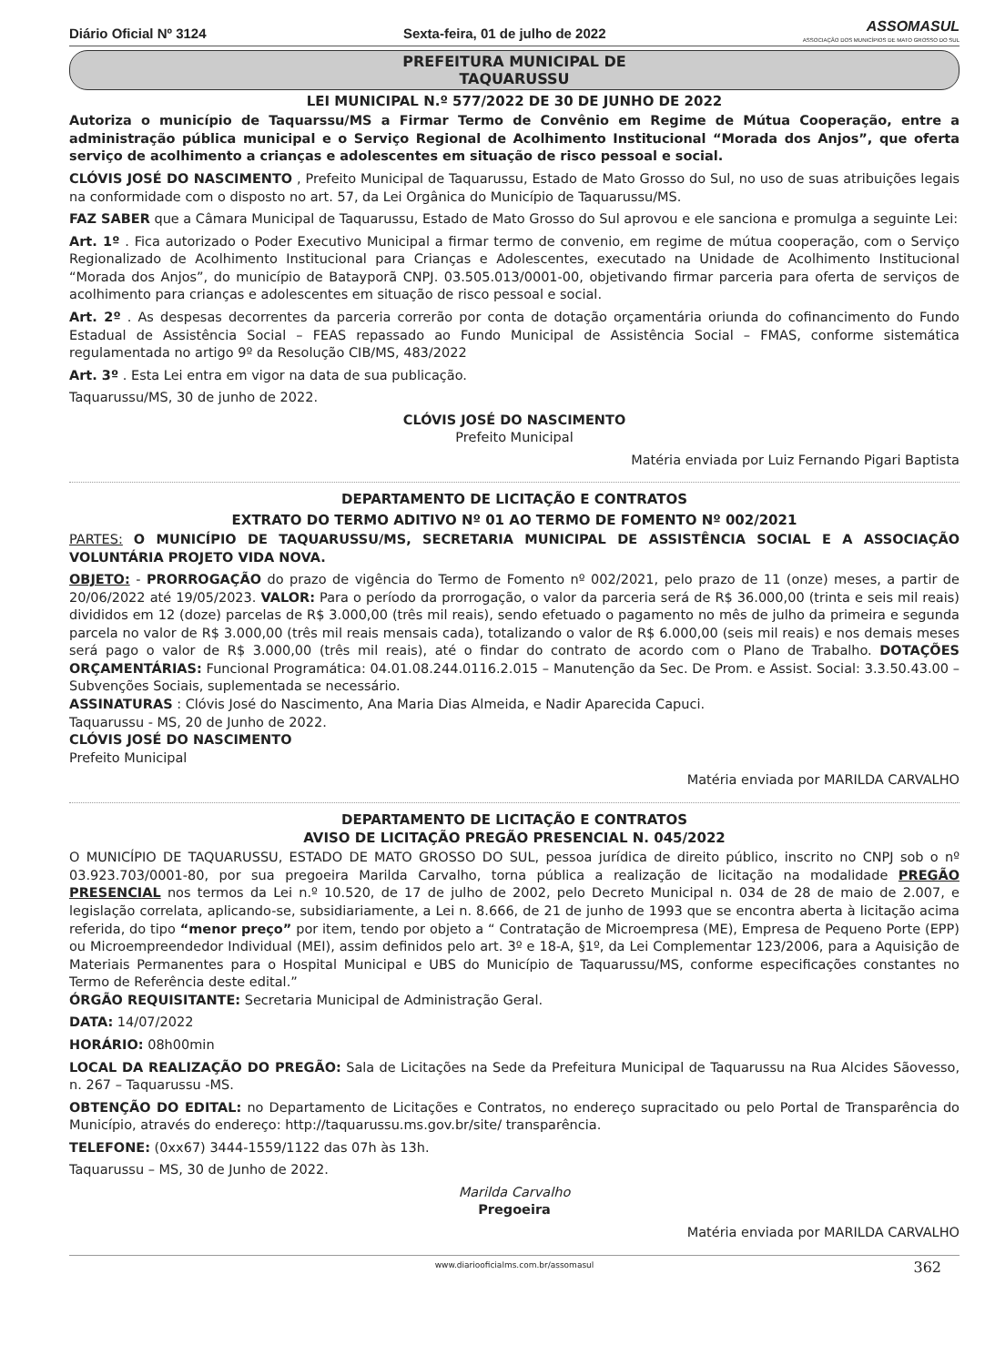Diário Oficial Nº 3124 Sexta-feira, 01 de julho de 2022 ASSOMASUL
ASSOCIAÇÃO DOS MUNICÍPIOS DE MATO GROSSO DO SUL
PREFEITURA MUNICIPAL DE
TAQUARUSSU
LEI MUNICIPAL N.º 577/2022 DE 30 DE JUNHO DE 2022
Autoriza o município de Taquarssu/MS a Firmar Termo de Convênio em Regime de Mútua Cooperação, entre a administração pública municipal e o Serviço Regional de Acolhimento Institucional “Morada dos Anjos”, que oferta serviço de acolhimento a crianças e adolescentes em situação de risco pessoal e social.
CLÓVIS JOSÉ DO NASCIMENTO , Prefeito Municipal de Taquarussu, Estado de Mato Grosso do Sul, no uso de suas atribuições legais na conformidade com o disposto no art. 57, da Lei Orgânica do Município de Taquarussu/MS.
FAZ SABER que a Câmara Municipal de Taquarussu, Estado de Mato Grosso do Sul aprovou e ele sanciona e promulga a seguinte Lei:
Art. 1º . Fica autorizado o Poder Executivo Municipal a firmar termo de convenio, em regime de mútua cooperação, com o Serviço Regionalizado de Acolhimento Institucional para Crianças e Adolescentes, executado na Unidade de Acolhimento Institucional “Morada dos Anjos”, do município de Batayporã CNPJ. 03.505.013/0001-00, objetivando firmar parceria para oferta de serviços de acolhimento para crianças e adolescentes em situação de risco pessoal e social.
Art. 2º . As despesas decorrentes da parceria correrão por conta de dotação orçamentária oriunda do cofinancimento do Fundo Estadual de Assistência Social – FEAS repassado ao Fundo Municipal de Assistência Social – FMAS, conforme sistemática regulamentada no artigo 9º da Resolução CIB/MS, 483/2022
Art. 3º . Esta Lei entra em vigor na data de sua publicação.
Taquarussu/MS, 30 de junho de 2022.
CLÓVIS JOSÉ DO NASCIMENTO
Prefeito Municipal
Matéria enviada por Luiz Fernando Pigari Baptista
DEPARTAMENTO DE LICITAÇÃO E CONTRATOS
EXTRATO DO TERMO ADITIVO Nº 01 AO TERMO DE FOMENTO Nº 002/2021
PARTES: O MUNICÍPIO DE TAQUARUSSU/MS, SECRETARIA MUNICIPAL DE ASSISTÊNCIA SOCIAL E A ASSOCIAÇÃO VOLUNTÁRIA PROJETO VIDA NOVA.
OBJETO: - PRORROGAÇÃO do prazo de vigência do Termo de Fomento nº 002/2021, pelo prazo de 11 (onze) meses, a partir de 20/06/2022 até 19/05/2023. VALOR: Para o período da prorrogação, o valor da parceria será de R$ 36.000,00 (trinta e seis mil reais) divididos em 12 (doze) parcelas de R$ 3.000,00 (três mil reais), sendo efetuado o pagamento no mês de julho da primeira e segunda parcela no valor de R$ 3.000,00 (três mil reais mensais cada), totalizando o valor de R$ 6.000,00 (seis mil reais) e nos demais meses será pago o valor de R$ 3.000,00 (três mil reais), até o findar do contrato de acordo com o Plano de Trabalho. DOTAÇÕES ORÇAMENTÁRIAS: Funcional Programática: 04.01.08.244.0116.2.015 – Manutenção da Sec. De Prom. e Assist. Social: 3.3.50.43.00 – Subvenções Sociais, suplementada se necessário.
ASSINATURAS : Clóvis José do Nascimento, Ana Maria Dias Almeida, e Nadir Aparecida Capuci.
Taquarussu - MS, 20 de Junho de 2022.
CLÓVIS JOSÉ DO NASCIMENTO
Prefeito Municipal
Matéria enviada por MARILDA CARVALHO
DEPARTAMENTO DE LICITAÇÃO E CONTRATOS
AVISO DE LICITAÇÃO PREGÃO PRESENCIAL N. 045/2022
O MUNICÍPIO DE TAQUARUSSU, ESTADO DE MATO GROSSO DO SUL, pessoa jurídica de direito público, inscrito no CNPJ sob o nº 03.923.703/0001-80, por sua pregoeira Marilda Carvalho, torna pública a realização de licitação na modalidade PREGÃO PRESENCIAL nos termos da Lei n.º 10.520, de 17 de julho de 2002, pelo Decreto Municipal n. 034 de 28 de maio de 2.007, e legislação correlata, aplicando-se, subsidiariamente, a Lei n. 8.666, de 21 de junho de 1993 que se encontra aberta à licitação acima referida, do tipo “menor preço” por item, tendo por objeto a “ Contratação de Microempresa (ME), Empresa de Pequeno Porte (EPP) ou Microempreendedor Individual (MEI), assim definidos pelo art. 3º e 18-A, §1º, da Lei Complementar 123/2006, para a Aquisição de Materiais Permanentes para o Hospital Municipal e UBS do Município de Taquarussu/MS, conforme especificações constantes no Termo de Referência deste edital.”
ÓRGÃO REQUISITANTE: Secretaria Municipal de Administração Geral.
DATA: 14/07/2022
HORÁRIO: 08h00min
LOCAL DA REALIZAÇÃO DO PREGÃO: Sala de Licitações na Sede da Prefeitura Municipal de Taquarussu na Rua Alcides Sãovesso, n. 267 – Taquarussu -MS.
OBTENÇÃO DO EDITAL: no Departamento de Licitações e Contratos, no endereço supracitado ou pelo Portal de Transparência do Município, através do endereço: http://taquarussu.ms.gov.br/site/ transparência.
TELEFONE: (0xx67) 3444-1559/1122 das 07h às 13h.
Taquarussu – MS, 30 de Junho de 2022.
Marilda Carvalho
Pregoeira
Matéria enviada por MARILDA CARVALHO
www.diariooficialms.com.br/assomasul 362